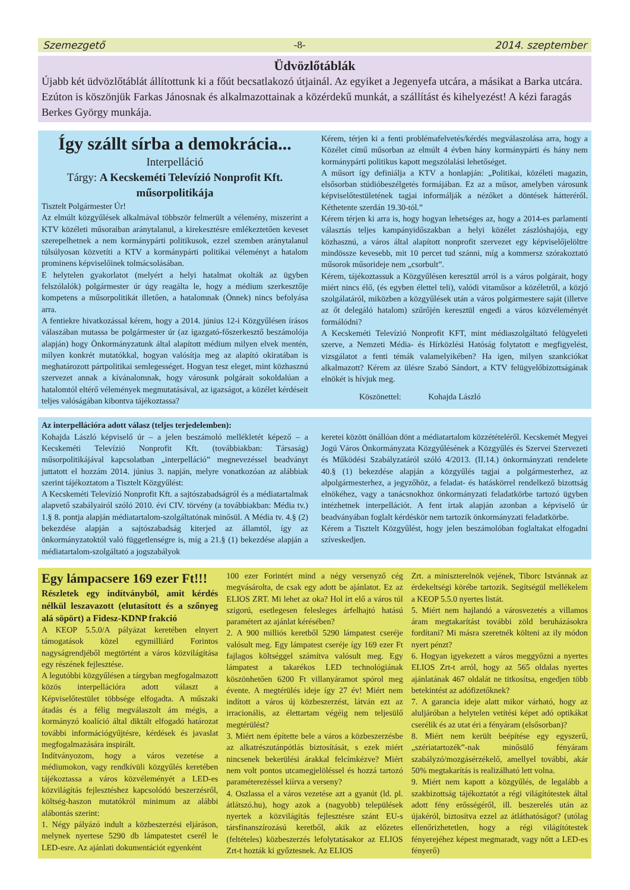Szemezgető -8- 2014. szeptember
Üdvözlőtáblák
Újabb két üdvözlőtáblát állítottunk ki a főút becsatlakozó útjainál. Az egyiket a Jegenyefa utcára, a másikat a Barka utcára. Ezúton is köszönjük Farkas Jánosnak és alkalmazottainak a közérdekű munkát, a szállítást és kihelyezést! A kézi faragás Berkes György munkája.
Így szállt sírba a demokrácia...
Interpelláció
Tárgy: A Kecskeméti Televízió Nonprofit Kft. műsorpolitikája
Tisztelt Polgármester Úr!
Az elmúlt közgyűlések alkalmával többször felmerült a vélemény, miszerint a KTV közéleti műsoraiban aránytalanul, a kirekesztésre emlékeztetően keveset szerepelhetnek a nem kormánypárti politikusok, ezzel szemben aránytalanul túlsúlyosan közvetíti a KTV a kormánypárti politikai véleményt a hatalom prominens képviselőinek tolmácsolásában.
E helytelen gyakorlatot (melyért a helyi hatalmat okolták az ügyben felszólalók) polgármester úr úgy reagálta le, hogy a médium szerkesztője kompetens a műsorpolitikát illetően, a hatalomnak (Önnek) nincs befolyása arra.
A fentiekre hivatkozással kérem, hogy a 2014. június 12-i Közgyűlésen írásos válaszában mutassa be polgármester úr (az igazgató-főszerkesztő beszámolója alapján) hogy Önkormányzatunk által alapított médium milyen elvek mentén, milyen konkrét mutatókkal, hogyan valósítja meg az alapító okiratában is meghatározott pártpolitikai semlegességet. Hogyan tesz eleget, mint közhasznú szervezet annak a kívánalomnak, hogy városunk polgárait sokoldalúan a hatalomtól eltérő vélemények megmutatásával, az igazságot, a közélet kérdéseit teljes valóságában kibontva tájékoztassa?
Kérem, térjen ki a fenti problémafelvetés/kérdés megválaszolása arra, hogy a Közélet című műsorban az elmúlt 4 évben hány kormánypárti és hány nem kormánypárti politikus kapott megszólalási lehetőséget.
A műsort így definiálja a KTV a honlapján: „Politikai, közéleti magazin, elsősorban stúdióbeszélgetés formájában. Ez az a műsor, amelyben városunk képviselőtestületének tagjai informálják a nézőket a döntések hátteréről. Kéthetente szerdán 19.30-tól.”
Kérem térjen ki arra is, hogy hogyan lehetséges az, hogy a 2014-es parlamenti választás teljes kampányidőszakban a helyi közélet zászlóshajója, egy közhasznú, a város által alapított nonprofit szervezet egy képviselőjelöltre mindössze kevesebb, mit 10 percet tud szánni, míg a kommersz szórakoztató műsorok műsorideje nem „csorbult”.
Kérem, tájékoztassuk a Közgyűlésen keresztül arról is a város polgárait, hogy miért nincs élő, (és egyben élettel teli), valódi vitaműsor a közéletről, a közjó szolgálatáról, miközben a közgyűlések után a város polgármestere saját (illetve az őt delegáló hatalom) szűrőjén keresztül engedi a város közvéleményét formálódni?
A Kecskeméti Televízió Nonprofit KFT, mint médiaszolgáltató felügyeleti szerve, a Nemzeti Média- és Hírközlési Hatóság folytatott e megfigyelést, vizsgálatot a fenti témák valamelyikében? Ha igen, milyen szankciókat alkalmazott? Kérem az ülésre Szabó Sándort, a KTV felügyelőbizottságának elnökét is hívjuk meg.
Köszönettel: Kohajda László
Az interpellációra adott válasz (teljes terjedelemben):
Kohajda László képviselő úr – a jelen beszámoló mellékletét képező – a Kecskeméti Televízió Nonprofit Kft. (továbbiakban: Társaság) műsorpolitikájával kapcsolatban „interpelláció” megnevezéssel beadványt juttatott el hozzám 2014. június 3. napján, melyre vonatkozóan az alábbiak szerint tájékoztatom a Tisztelt Közgyűlést:
A Kecskeméti Televízió Nonprofit Kft. a sajtószabadságról és a médiatartalmak alapvető szabályairól szóló 2010. évi CIV. törvény (a továbbiakban: Média tv.) 1.§ 8. pontja alapján médiatartalom-szolgáltatónak minősül. A Média tv. 4.§ (2) bekezdése alapján a sajtószabadság kiterjed az államtól, így az önkormányzatoktól való függetlenségre is, míg a 21.§ (1) bekezdése alapján a médiatartalom-szolgáltató a jogszabályok
keretei között önállóan dönt a médiatartalom közzétételéről. Kecskemét Megyei Jogú Város Önkormányzata Közgyűlésének a Közgyűlés és Szervei Szervezeti és Működési Szabályzatáról szóló 4/2013. (II.14.) önkormányzati rendelete 40.§ (1) bekezdése alapján a közgyűlés tagjai a polgármesterhez, az alpolgármesterhez, a jegyzőhöz, a feladat- és hatáskörrel rendelkező bizottság elnökéhez, vagy a tanácsnokhoz önkormányzati feladatkörbe tartozó ügyben intézhetnek interpellációt. A fent írtak alapján azonban a képviselő úr beadványában foglalt kérdéskör nem tartozik önkormányzati feladatkörbe.
Kérem a Tisztelt Közgyűlést, hogy jelen beszámolóban foglaltakat elfogadni szíveskedjen.
Egy lámpacsere 169 ezer Ft!!!
Részletek egy indítványból, amit kérdés nélkül leszavazott (elutasított és a szőnyeg alá söpört) a Fidesz-KDNP frakció
A KEOP 5.5.0/A pályázat keretében elnyert támogatások közel egymilliárd Forintos nagyságrendjéből megtörtént a város közvilágítása egy részének fejlesztése.
A legutóbbi közgyűlésen a tárgyban megfogalmazott közös interpellációra adott választ a Képviselőtestület többsége elfogadta. A műszaki átadás és a félig megválaszolt ám mégis, a kormányzó koalíció által diktált elfogadó határozat további információgyűjtésre, kérdések és javaslat megfogalmazására inspirált.
Indítványozom, hogy a város vezetése a médiumokon, vagy rendkívüli közgyűlés keretében tájékoztassa a város közvéleményét a LED-es közvilágítás fejlesztéshez kapcsolódó beszerzésről, költség-haszon mutatókról minimum az alábbi alábontás szerint:
1. Négy pályázó indult a közbeszerzési eljáráson, melynek nyertese 5290 db lámpatestet cserél le LED-esre. Az ajánlati dokumentációt egyenként
100 ezer Forintért mind a négy versenyző cég megvásárolta, de csak egy adott be ajánlatot. Ez az ELIOS ZRT. Mi lehet az oka? Hol írt elő a város túl szigorú, esetlegesen felesleges árfelhajtó hatású paramétert az ajánlat kérésében?
2. A 900 milliós keretből 5290 lámpatest cseréje valósult meg. Egy lámpatest cseréje így 169 ezer Ft fajlagos költséggel számítva valósult meg. Egy lámpatest a takarékos LED technológiának köszönhetően 6200 Ft villanyáramot spórol meg évente. A megtérülés ideje így 27 év! Miért nem indított a város új közbeszerzést, látván ezt az irracionális, az élettartam végéig nem teljesülő megtérülést?
3. Miért nem építette bele a város a közbeszerzésbe az alkatrészutánpótlás biztosítását, s ezek miért nincsenek bekerülési árakkal felcímkézve? Miért nem volt pontos utcamegjelöléssel és hozzá tartozó paraméterezéssel kiírva a verseny?
4. Oszlassa el a város vezetése azt a gyanút (ld. pl. átlátszó.hu), hogy azok a (nagyobb) települések nyertek a közvilágítás fejlesztésre szánt EU-s társfinanszírozású keretből, akik az előzetes (feltételes) közbeszerzés lefolytatásakor az ELIOS Zrt-t hozták ki győztesnek. Az ELIOS
Zrt. a miniszterelnök vejének, Tiborc Istvánnak az érdekeltségi körébe tartozik. Segítségül mellékelem a KEOP 5.5.0 nyertes listát.
5. Miért nem hajlandó a városvezetés a villamos áram megtakarítást további zöld beruházásokra fordítani? Mi másra szeretnék költeni az ily módon nyert pénzt?
6. Hogyan igyekezett a város meggyőzni a nyertes ELIOS Zrt-t arról, hogy az 565 oldalas nyertes ajánlatának 467 oldalát ne titkosítsa, engedjen több betekintést az adófizetőknek?
7. A garancia ideje alatt mikor várható, hogy az aluljáróban a helytelen vetítési képet adó optikákat cserélik és az utat éri a fényáram (elsősorban)?
8. Miért nem került beépítése egy egyszerű, „szériatartozék”-nak minősülő fényáram szabályzó/mozgásérzékelő, amellyel további, akár 50% megtakarítás is realizálható lett volna.
9. Miért nem kapott a közgyűlés, de legalább a szakbizottság tájékoztatót a régi világítótestek által adott fény erősségéről, ill. beszerelés után az újakéról, biztosítva ezzel az átláthatóságot? (utólag ellenőrizhetetlen, hogy a régi világítótestek fényerejéhez képest megmaradt, vagy nőtt a LED-es fényerő)